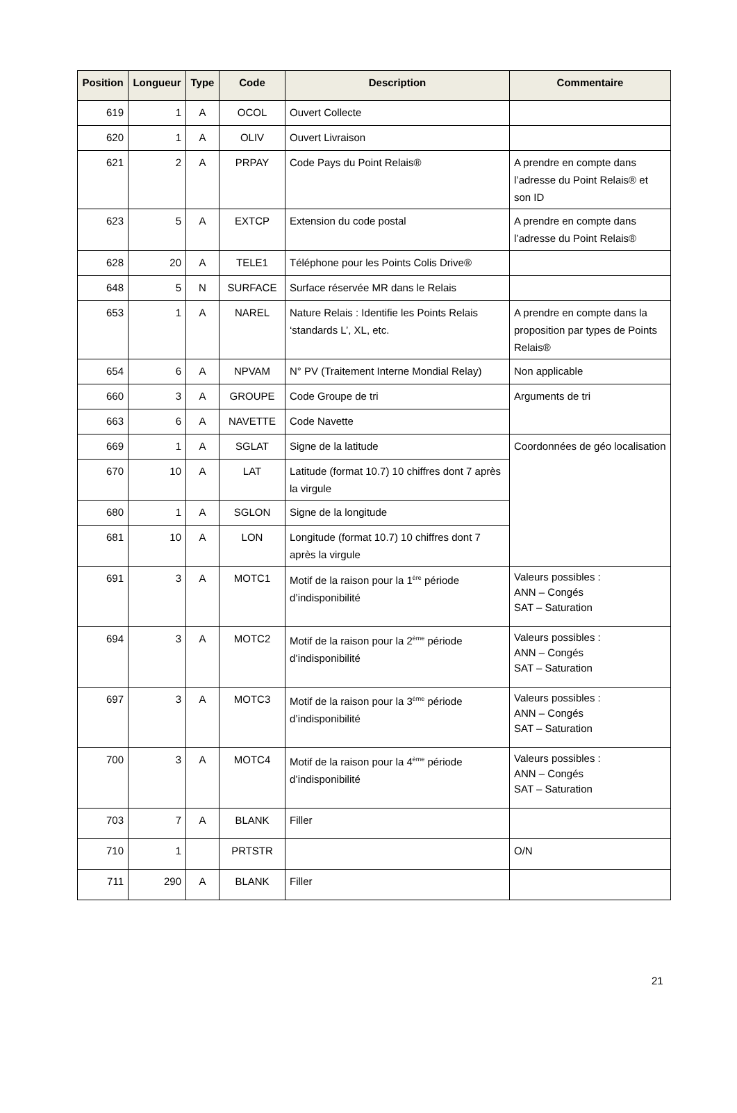| Position | Longueur | Type | Code | Description | Commentaire |
| --- | --- | --- | --- | --- | --- |
| 619 | 1 | A | OCOL | Ouvert Collecte | |
| 620 | 1 | A | OLIV | Ouvert Livraison | |
| 621 | 2 | A | PRPAY | Code Pays du Point Relais® | A prendre en compte dans l’adresse du Point Relais® et son ID |
| 623 | 5 | A | EXTCP | Extension du code postal | A prendre en compte dans l’adresse du Point Relais® |
| 628 | 20 | A | TELE1 | Téléphone pour les Points Colis Drive® | |
| 648 | 5 | N | SURFACE | Surface réservée MR dans le Relais | |
| 653 | 1 | A | NAREL | Nature Relais : Identifie les Points Relais ‘standards L’, XL, etc. | A prendre en compte dans la proposition par types de Points Relais® |
| 654 | 6 | A | NPVAM | N° PV (Traitement Interne Mondial Relay) | Non applicable |
| 660 | 3 | A | GROUPE | Code Groupe de tri | Arguments de tri |
| 663 | 6 | A | NAVETTE | Code Navette | |
| 669 | 1 | A | SGLAT | Signe de la latitude | Coordonnées de géo localisation |
| 670 | 10 | A | LAT | Latitude (format 10.7) 10 chiffres dont 7 après la virgule | |
| 680 | 1 | A | SGLON | Signe de la longitude | |
| 681 | 10 | A | LON | Longitude (format 10.7) 10 chiffres dont 7 après la virgule | |
| 691 | 3 | A | MOTC1 | Motif de la raison pour la 1<sup>ère</sup> période d’indisponibilité | Valeurs possibles : ANN – Congés SAT – Saturation |
| 694 | 3 | A | MOTC2 | Motif de la raison pour la 2<sup>ème</sup> période d’indisponibilité | Valeurs possibles : ANN – Congés SAT – Saturation |
| 697 | 3 | A | MOTC3 | Motif de la raison pour la 3<sup>ème</sup> période d’indisponibilité | Valeurs possibles : ANN – Congés SAT – Saturation |
| 700 | 3 | A | MOTC4 | Motif de la raison pour la 4<sup>ème</sup> période d’indisponibilité | Valeurs possibles : ANN – Congés SAT – Saturation |
| 703 | 7 | A | BLANK | Filler | |
| 710 | 1 | | PRTSTR | | O/N |
| 711 | 290 | A | BLANK | Filler | |
21